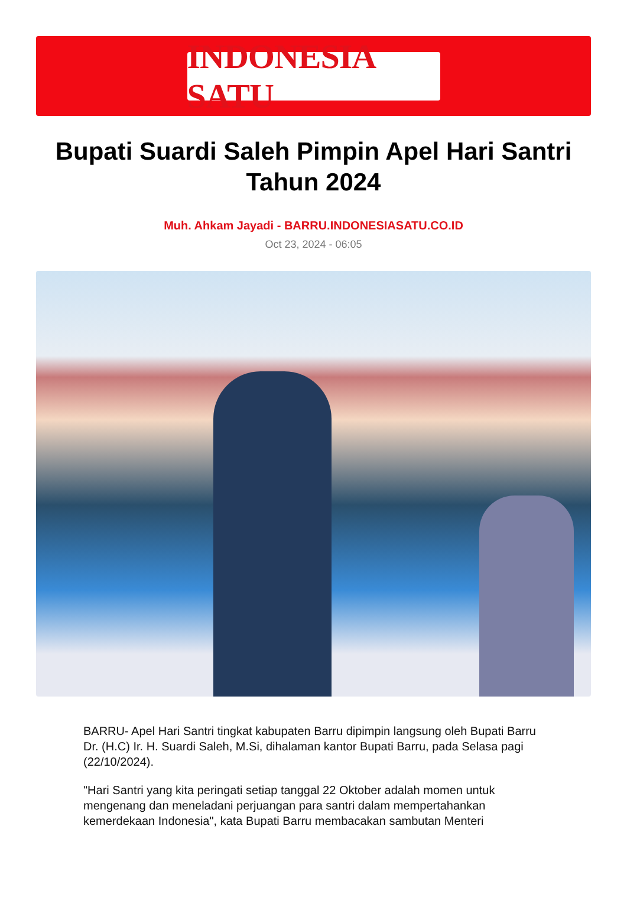INDONESIA SATU
Bupati Suardi Saleh Pimpin Apel Hari Santri Tahun 2024
Muh. Ahkam Jayadi - BARRU.INDONESIASATU.CO.ID
Oct 23, 2024 - 06:05
BARRU- Apel Hari Santri tingkat kabupaten Barru dipimpin langsung oleh Bupati Barru Dr. (H.C) Ir. H. Suardi Saleh, M.Si, dihalaman kantor Bupati Barru, pada Selasa pagi (22/10/2024).
"Hari Santri yang kita peringati setiap tanggal 22 Oktober adalah momen untuk mengenang dan meneladani perjuangan para santri dalam mempertahankan kemerdekaan Indonesia", kata Bupati Barru membacakan sambutan Menteri